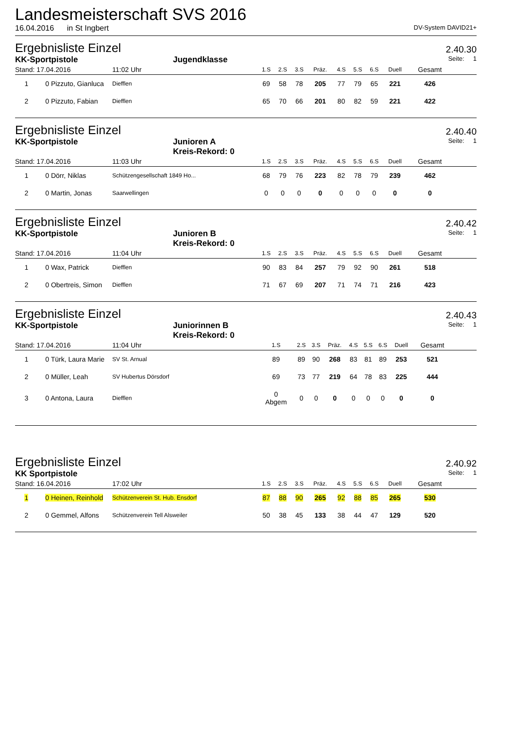Landesmeisterschaft SVS 2016
16.04.2016 in St Ingbert DV-System DAVID21+
Ergebnisliste Einzel 2.40.30
KK-Sportpistole Jugendklasse Seite: 1
| Stand: 17.04.2016 | 11:02 Uhr | 1.S | 2.S | 3.S | Präz. | 4.S | 5.S | 6.S | Duell | Gesamt | |
| --- | --- | --- | --- | --- | --- | --- | --- | --- | --- | --- | --- |
| 1 0 Pizzuto, Gianluca | Diefflen | 69 | 58 | 78 | 205 | 77 | 79 | 65 | 221 | 426 | |
| 2 0 Pizzuto, Fabian | Diefflen | 65 | 70 | 66 | 201 | 80 | 82 | 59 | 221 | 422 | |
Ergebnisliste Einzel 2.40.40
KK-Sportpistole Junioren A
Kreis-Rekord: 0 Seite: 1
| Stand: 17.04.2016 | 11:03 Uhr | 1.S | 2.S | 3.S | Präz. | 4.S | 5.S | 6.S | Duell | Gesamt | |
| --- | --- | --- | --- | --- | --- | --- | --- | --- | --- | --- | --- |
| 1 0 Dörr, Niklas | Schützengesellschaft 1849 Ho... | 68 | 79 | 76 | 223 | 82 | 78 | 79 | 239 | 462 | |
| 2 0 Martin, Jonas | Saarwellingen | 0 | 0 | 0 | 0 | 0 | 0 | 0 | 0 | 0 | |
Ergebnisliste Einzel 2.40.42
KK-Sportpistole Junioren B
Kreis-Rekord: 0 Seite: 1
| Stand: 17.04.2016 | 11:04 Uhr | 1.S | 2.S | 3.S | Präz. | 4.S | 5.S | 6.S | Duell | Gesamt | |
| --- | --- | --- | --- | --- | --- | --- | --- | --- | --- | --- | --- |
| 1 0 Wax, Patrick | Diefflen | 90 | 83 | 84 | 257 | 79 | 92 | 90 | 261 | 518 | |
| 2 0 Obertreis, Simon | Diefflen | 71 | 67 | 69 | 207 | 71 | 74 | 71 | 216 | 423 | |
Ergebnisliste Einzel 2.40.43
KK-Sportpistole Juniorinnen B
Kreis-Rekord: 0 Seite: 1
| Stand: 17.04.2016 | 11:04 Uhr | 1.S | 2.S | 3.S | Präz. | 4.S | 5.S | 6.S | Duell | Gesamt | |
| --- | --- | --- | --- | --- | --- | --- | --- | --- | --- | --- | --- |
| 1 0 Türk, Laura Marie | SV St. Arnual | 89 | 89 | 90 | 268 | 83 | 81 | 89 | 253 | 521 | |
| 2 0 Müller, Leah | SV Hubertus Dörsdorf | 69 | 73 | 77 | 219 | 64 | 78 | 83 | 225 | 444 | |
| 3 0 Antona, Laura | Diefflen | 0 Abgem | 0 | 0 | 0 | 0 | 0 | 0 | 0 | 0 | |
Ergebnisliste Einzel 2.40.92
KK Sportpistole Seite: 1
| Stand: 16.04.2016 | 17:02 Uhr | 1.S | 2.S | 3.S | Präz. | 4.S | 5.S | 6.S | Duell | Gesamt | |
| --- | --- | --- | --- | --- | --- | --- | --- | --- | --- | --- | --- |
| 1 0 Heinen, Reinhold | Schützenverein St. Hub. Ensdorf | 87 | 88 | 90 | 265 | 92 | 88 | 85 | 265 | 530 | |
| 2 0 Gemmel, Alfons | Schützenverein Tell Alsweiler | 50 | 38 | 45 | 133 | 38 | 44 | 47 | 129 | 520 | |